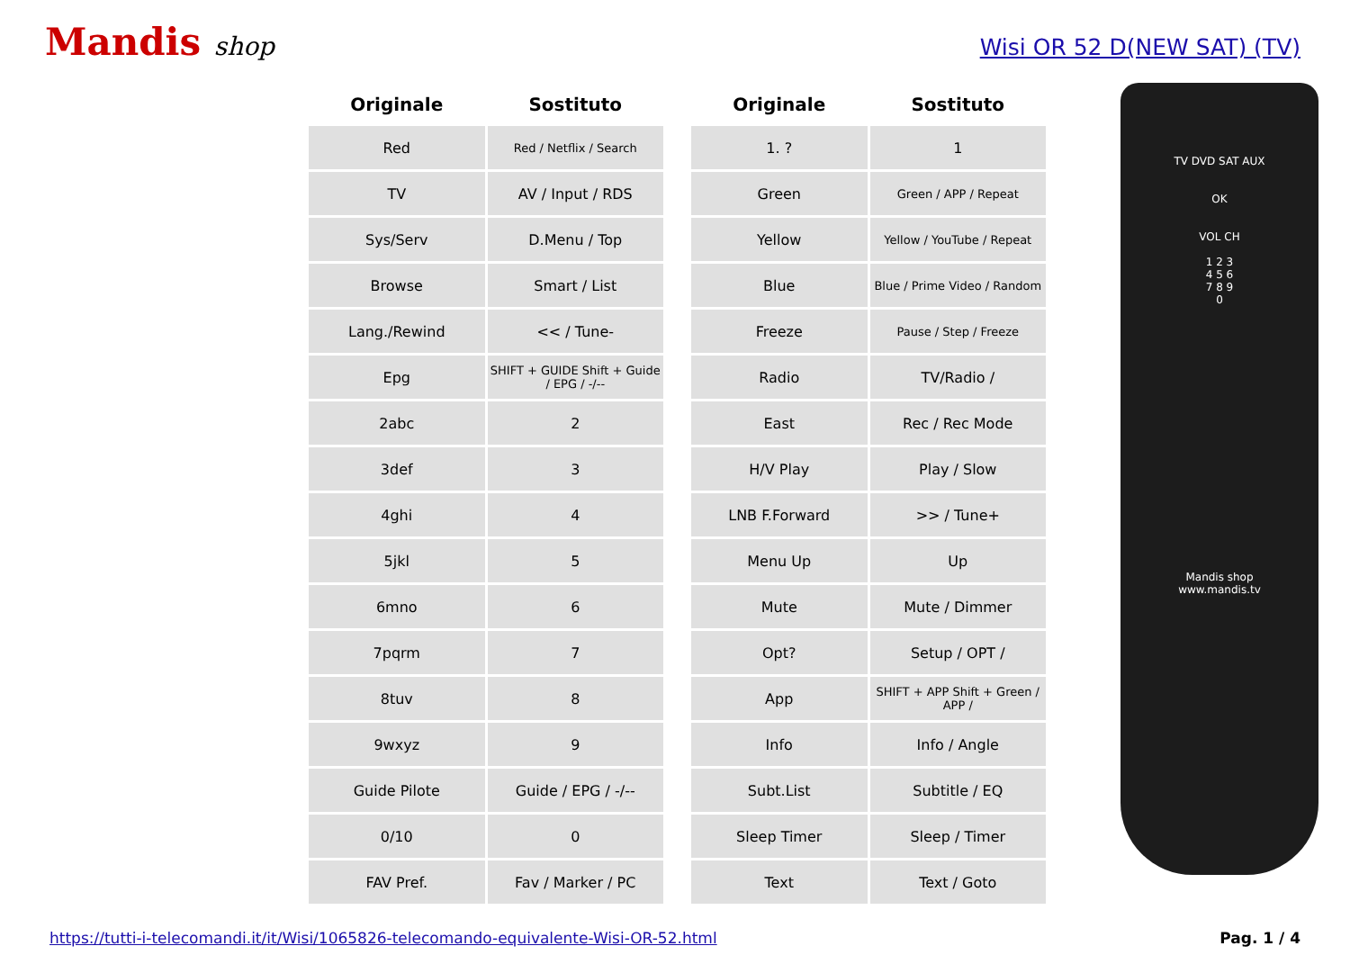Mandis shop
Wisi OR 52 D(NEW SAT) (TV)
| Originale | Sostituto |
| --- | --- |
| Red | Red / Netflix / Search |
| TV | AV / Input / RDS |
| Sys/Serv | D.Menu / Top |
| Browse | Smart / List |
| Lang./Rewind | << / Tune- |
| Epg | SHIFT + GUIDE Shift + Guide / EPG / -/-- |
| 2abc | 2 |
| 3def | 3 |
| 4ghi | 4 |
| 5jkl | 5 |
| 6mno | 6 |
| 7pqrm | 7 |
| 8tuv | 8 |
| 9wxyz | 9 |
| Guide Pilote | Guide / EPG / -/-- |
| 0/10 | 0 |
| FAV Pref. | Fav / Marker / PC |
| Originale | Sostituto |
| --- | --- |
| 1. ? | 1 |
| Green | Green / APP / Repeat |
| Yellow | Yellow / YouTube / Repeat |
| Blue | Blue / Prime Video / Random |
| Freeze | Pause / Step / Freeze |
| Radio | TV/Radio / |
| East | Rec / Rec Mode |
| H/V Play | Play / Slow |
| LNB F.Forward | >> / Tune+ |
| Menu Up | Up |
| Mute | Mute / Dimmer |
| Opt? | Setup / OPT / |
| App | SHIFT + APP Shift + Green / APP / |
| Info | Info / Angle |
| Subt.List | Subtitle / EQ |
| Sleep Timer | Sleep / Timer |
| Text | Text / Goto |
TV DVD SAT AUX
OK
VOL CH
1 2 3
4 5 6
7 8 9
0
Mandis shop
www.mandis.tv
https://tutti-i-telecomandi.it/it/Wisi/1065826-telecomando-equivalente-Wisi-OR-52.html Pag. 1 / 4